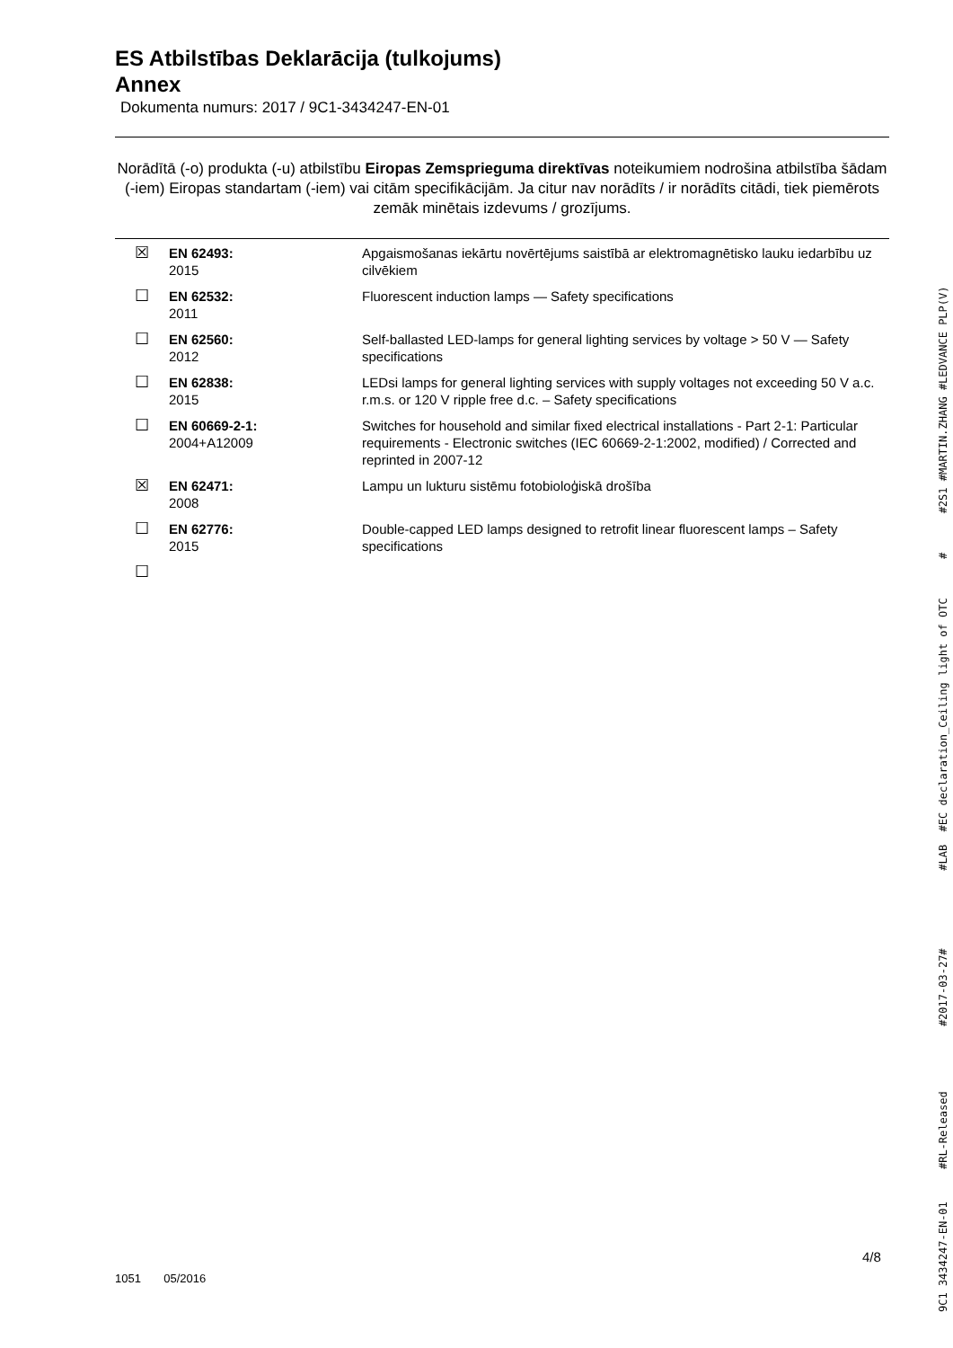ES Atbilstības Deklarācija (tulkojums)
Annex
Dokumenta numurs: 2017 / 9C1-3434247-EN-01
Norādītā (-o) produkta (-u) atbilstību Eiropas Zemsprieguma direktīvas noteikumiem nodrošina atbilstība šādam (-iem) Eiropas standartam (-iem) vai citām specifikācijām. Ja citur nav norādīts / ir norādīts citādi, tiek piemērots zemāk minētais izdevums / grozījums.
| ☒ | EN 62493: 2015 | Apgaismošanas iekārtu novērtējums saistībā ar elektromagnētisko lauku iedarbību uz cilvēkiem |
| ☐ | EN 62532: 2011 | Fluorescent induction lamps — Safety specifications |
| ☐ | EN 62560: 2012 | Self-ballasted LED-lamps for general lighting services by voltage > 50 V — Safety specifications |
| ☐ | EN 62838: 2015 | LEDsi lamps for general lighting services with supply voltages not exceeding 50 V a.c. r.m.s. or 120 V ripple free d.c. – Safety specifications |
| ☐ | EN 60669-2-1: 2004+A12009 | Switches for household and similar fixed electrical installations - Part 2-1: Particular requirements - Electronic switches (IEC 60669-2-1:2002, modified) / Corrected and reprinted in 2007-12 |
| ☒ | EN 62471: 2008 | Lampu un lukturu sistēmu fotobioloģiskā drošība |
| ☐ | EN 62776: 2015 | Double-capped LED lamps designed to retrofit linear fluorescent lamps – Safety specifications |
| ☐ | | |
9C1 3434247-EN-01 #RL-Released #2017-03-27# #LAB #EC declaration_Ceiling light of OTC # #2S1 #MARTIN.ZHANG #LEDVANCE PLP(V)
4/8
1051 05/2016